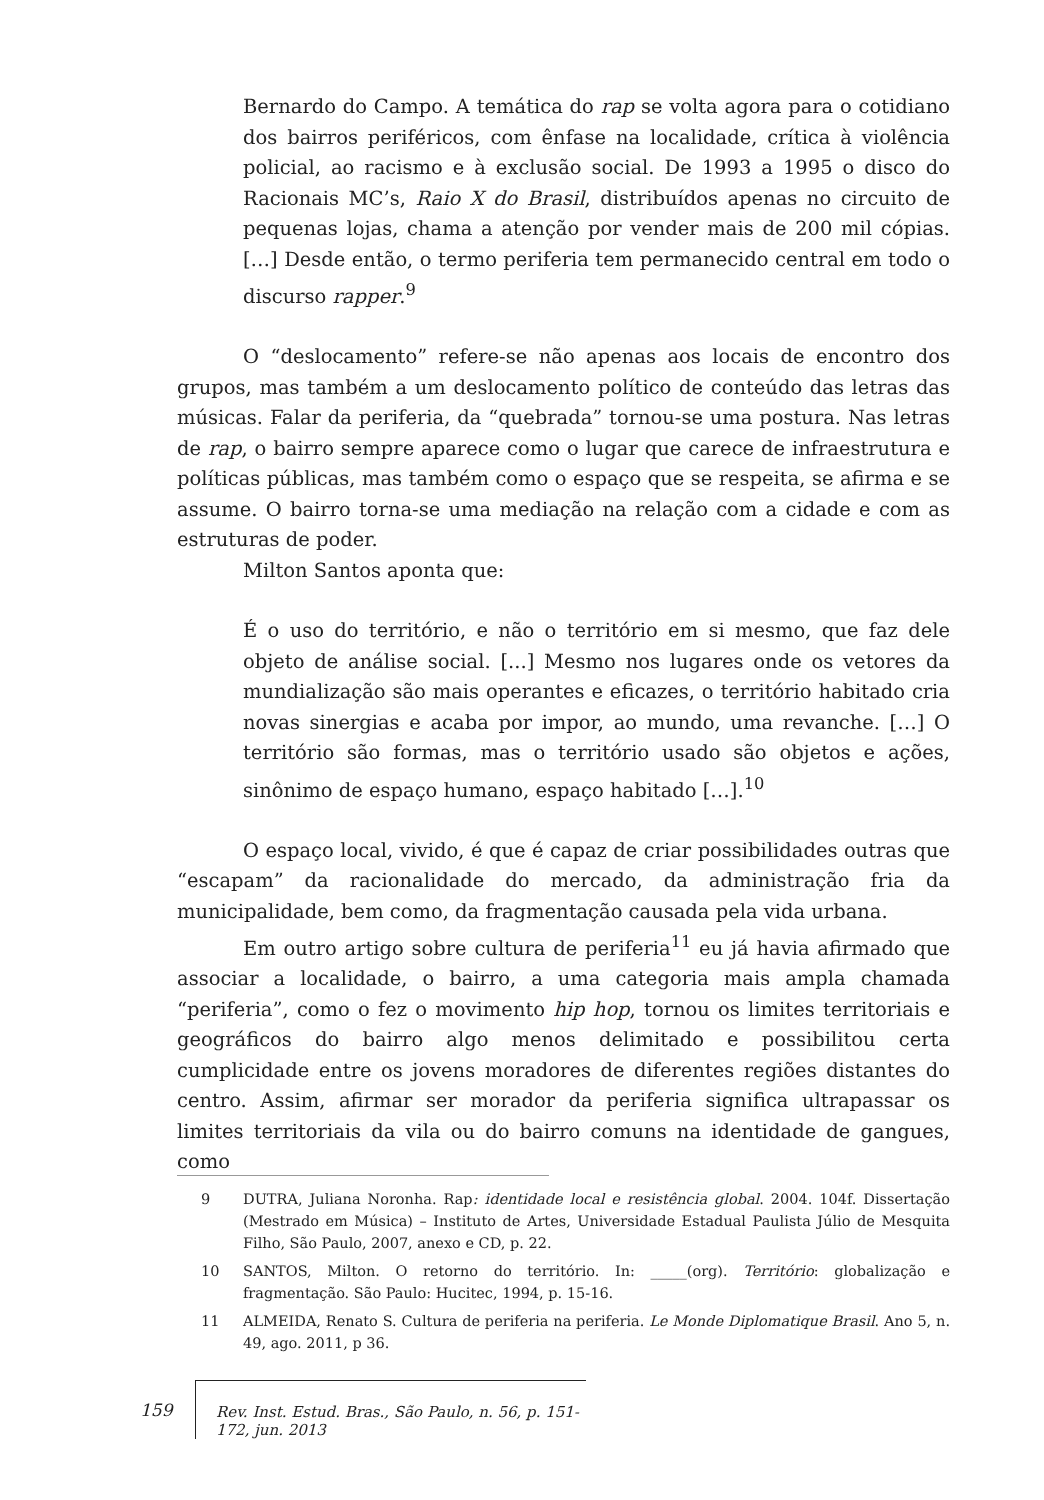Bernardo do Campo. A temática do rap se volta agora para o cotidiano dos bairros periféricos, com ênfase na localidade, crítica à violência policial, ao racismo e à exclusão social. De 1993 a 1995 o disco do Racionais MC’s, Raio X do Brasil, distribuídos apenas no circuito de pequenas lojas, chama a atenção por vender mais de 200 mil cópias. […] Desde então, o termo periferia tem permanecido central em todo o discurso rapper.<sup>9</sup>
O “deslocamento” refere-se não apenas aos locais de encontro dos grupos, mas também a um deslocamento político de conteúdo das letras das músicas. Falar da periferia, da “quebrada” tornou-se uma postura. Nas letras de rap, o bairro sempre aparece como o lugar que carece de infraestrutura e políticas públicas, mas também como o espaço que se respeita, se afirma e se assume. O bairro torna-se uma mediação na relação com a cidade e com as estruturas de poder.
Milton Santos aponta que:
É o uso do território, e não o território em si mesmo, que faz dele objeto de análise social. [...] Mesmo nos lugares onde os vetores da mundialização são mais operantes e eficazes, o território habitado cria novas sinergias e acaba por impor, ao mundo, uma revanche. […] O território são formas, mas o território usado são objetos e ações, sinônimo de espaço humano, espaço habitado […].<sup>10</sup>
O espaço local, vivido, é que é capaz de criar possibilidades outras que “escapam” da racionalidade do mercado, da administração fria da municipalidade, bem como, da fragmentação causada pela vida urbana.
Em outro artigo sobre cultura de periferia<sup>11</sup> eu já havia afirmado que associar a localidade, o bairro, a uma categoria mais ampla chamada “periferia”, como o fez o movimento hip hop, tornou os limites territoriais e geográficos do bairro algo menos delimitado e possibilitou certa cumplicidade entre os jovens moradores de diferentes regiões distantes do centro. Assim, afirmar ser morador da periferia significa ultrapassar os limites territoriais da vila ou do bairro comuns na identidade de gangues, como
9 DUTRA, Juliana Noronha. Rap: identidade local e resistência global. 2004. 104f. Dissertação (Mestrado em Música) – Instituto de Artes, Universidade Estadual Paulista Júlio de Mesquita Filho, São Paulo, 2007, anexo e CD, p. 22.
10 SANTOS, Milton. O retorno do território. In: _____(org). Território: globalização e fragmentação. São Paulo: Hucitec, 1994, p. 15-16.
11 ALMEIDA, Renato S. Cultura de periferia na periferia. Le Monde Diplomatique Brasil. Ano 5, n. 49, ago. 2011, p 36.
159 Rev. Inst. Estud. Bras., São Paulo, n. 56, p. 151-172, jun. 2013